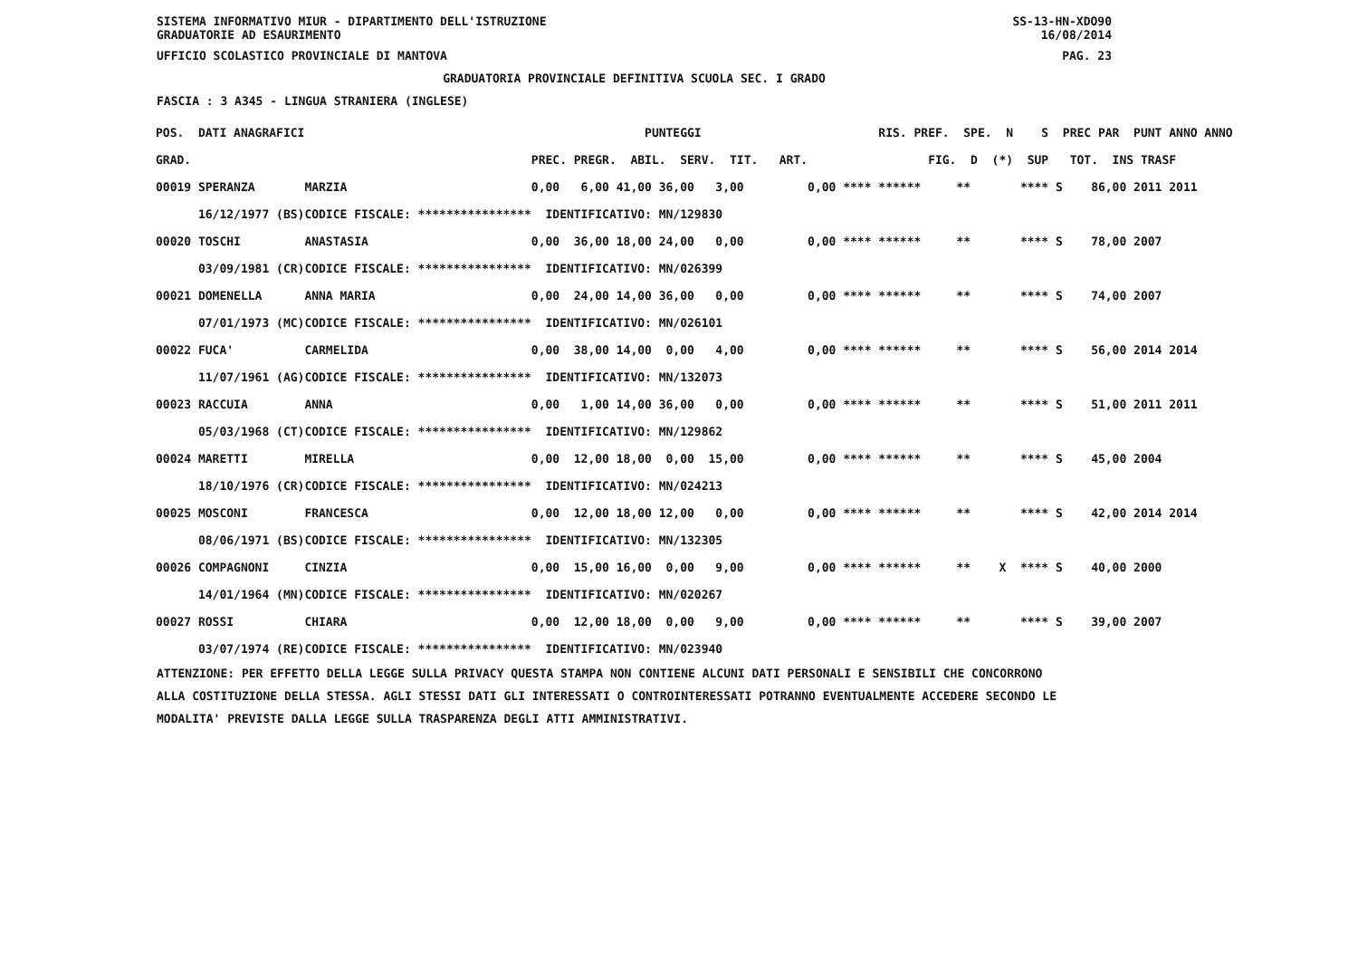SISTEMA INFORMATIVO MIUR - DIPARTIMENTO DELL'ISTRUZIONE SS-13-HN-XDO90
GRADUATORIE AD ESAURIMENTO 16/08/2014
UFFICIO SCOLASTICO PROVINCIALE DI MANTOVA PAG. 23
GRADUATORIA PROVINCIALE DEFINITIVA SCUOLA SEC. I GRADO
FASCIA : 3 A345 - LINGUA STRANIERA (INGLESE)
| POS. DATI ANAGRAFICI | | PUNTEGGI | RIS. PREF. SPE. N S PREC PAR PUNT ANNO ANNO |
| --- | --- | --- | --- |
| GRAD. | | PREC. PREGR. ABIL. SERV. TIT. ART. | FIG. D (*) SUP TOT. INS TRASF |
| 00019 SPERANZA | MARZIA | 0,00 6,00 41,00 36,00 3,00 | 0,00 **** ****** ** **** S 86,00 2011 2011 |
| 16/12/1977 (BS) | CODICE FISCALE: **************** | IDENTIFICATIVO: MN/129830 | |
| 00020 TOSCHI | ANASTASIA | 0,00 36,00 18,00 24,00 0,00 | 0,00 **** ****** ** **** S 78,00 2007 |
| 03/09/1981 (CR) | CODICE FISCALE: **************** | IDENTIFICATIVO: MN/026399 | |
| 00021 DOMENELLA | ANNA MARIA | 0,00 24,00 14,00 36,00 0,00 | 0,00 **** ****** ** **** S 74,00 2007 |
| 07/01/1973 (MC) | CODICE FISCALE: **************** | IDENTIFICATIVO: MN/026101 | |
| 00022 FUCA' | CARMELIDA | 0,00 38,00 14,00 0,00 4,00 | 0,00 **** ****** ** **** S 56,00 2014 2014 |
| 11/07/1961 (AG) | CODICE FISCALE: **************** | IDENTIFICATIVO: MN/132073 | |
| 00023 RACCUIA | ANNA | 0,00 1,00 14,00 36,00 0,00 | 0,00 **** ****** ** **** S 51,00 2011 2011 |
| 05/03/1968 (CT) | CODICE FISCALE: **************** | IDENTIFICATIVO: MN/129862 | |
| 00024 MARETTI | MIRELLA | 0,00 12,00 18,00 0,00 15,00 | 0,00 **** ****** ** **** S 45,00 2004 |
| 18/10/1976 (CR) | CODICE FISCALE: **************** | IDENTIFICATIVO: MN/024213 | |
| 00025 MOSCONI | FRANCESCA | 0,00 12,00 18,00 12,00 0,00 | 0,00 **** ****** ** **** S 42,00 2014 2014 |
| 08/06/1971 (BS) | CODICE FISCALE: **************** | IDENTIFICATIVO: MN/132305 | |
| 00026 COMPAGNONI | CINZIA | 0,00 15,00 16,00 0,00 9,00 | 0,00 **** ****** ** X **** S 40,00 2000 |
| 14/01/1964 (MN) | CODICE FISCALE: **************** | IDENTIFICATIVO: MN/020267 | |
| 00027 ROSSI | CHIARA | 0,00 12,00 18,00 0,00 9,00 | 0,00 **** ****** ** **** S 39,00 2007 |
| 03/07/1974 (RE) | CODICE FISCALE: **************** | IDENTIFICATIVO: MN/023940 | |
ATTENZIONE: PER EFFETTO DELLA LEGGE SULLA PRIVACY QUESTA STAMPA NON CONTIENE ALCUNI DATI PERSONALI E SENSIBILI CHE CONCORRONO
ALLA COSTITUZIONE DELLA STESSA. AGLI STESSI DATI GLI INTERESSATI O CONTROINTERESSATI POTRANNO EVENTUALMENTE ACCEDERE SECONDO LE
MODALITA' PREVISTE DALLA LEGGE SULLA TRASPARENZA DEGLI ATTI AMMINISTRATIVI.